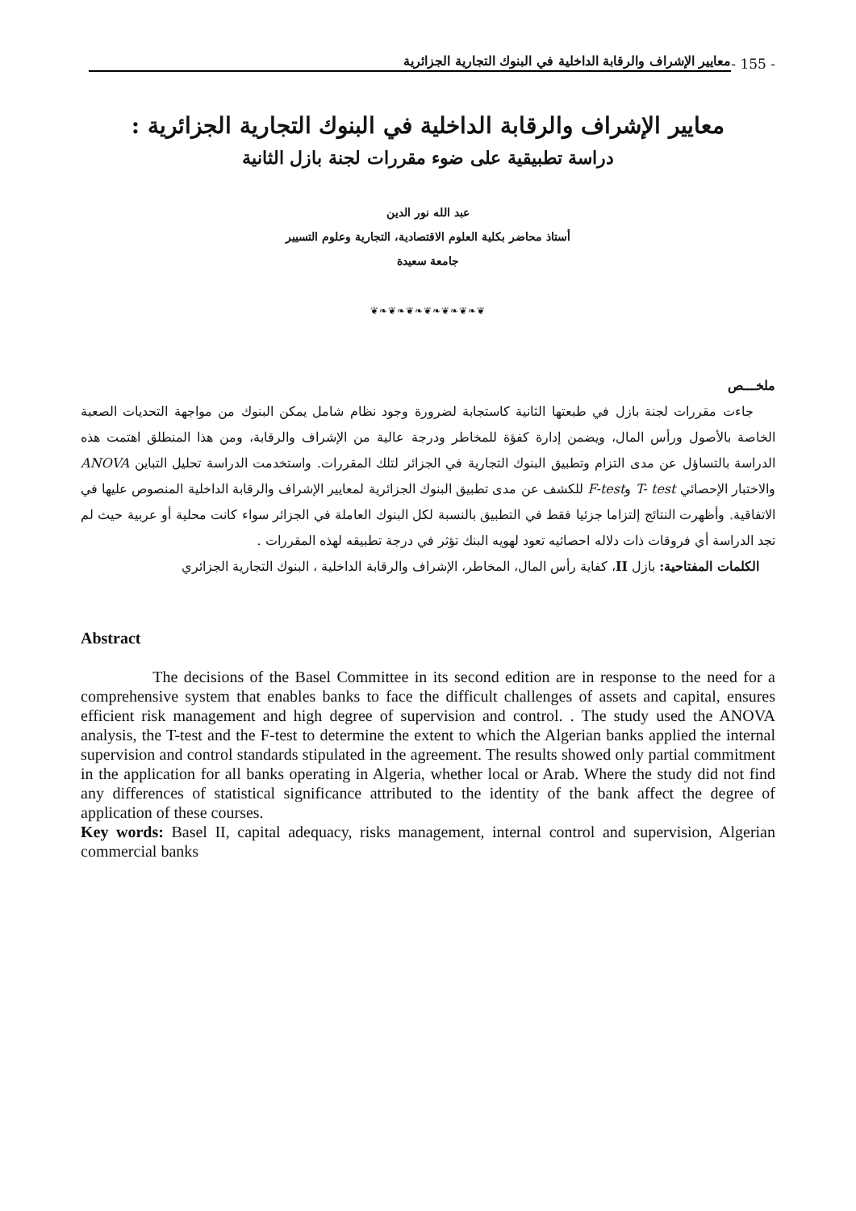معايير الإشراف والرقابة الداخلية في البنوك التجارية الجزائرية
- 155 -
معايير الإشراف والرقابة الداخلية في البنوك التجارية الجزائرية :
دراسة تطبيقية على ضوء مقررات لجنة بازل الثانية
عبد الله نور الدين
أستاذ محاضر بكلية العلوم الاقتصادية، التجارية وعلوم التسيير
جامعة سعيدة
❦❧❦❧❦❧❦❧❦❧❦❧❦
ملخـــص
جاءت مقررات لجنة بازل في طبعتها الثانية كاستجابة لضرورة وجود نظام شامل يمكن البنوك من مواجهة التحديات الصعبة الخاصة بالأصول ورأس المال، ويضمن إدارة كفؤة للمخاطر ودرجة عالية من الإشراف والرقابة، ومن هذا المنطلق اهتمت هذه الدراسة بالتساؤل عن مدى التزام وتطبيق البنوك التجارية في الجزائر لتلك المقررات. واستخدمت الدراسة تحليل التباين ANOVA والاختبار الإحصائي T- test وF-test للكشف عن مدى تطبيق البنوك الجزائرية لمعايير الإشراف والرقابة الداخلية المنصوص عليها في الاتفاقية. وأظهرت النتائج إلتزاما جزئيا فقط في التطبيق بالنسبة لكل البنوك العاملة في الجزائر سواء كانت محلية أو عربية حيث لم تجد الدراسة أي فروقات ذات دلاله احصائيه تعود لهويه البنك تؤثر في درجة تطبيقه لهذه المقررات .
الكلمات المفتاحية: بازل II، كفاية رأس المال، المخاطر، الإشراف والرقابة الداخلية ، البنوك التجارية الجزائري
Abstract
The decisions of the Basel Committee in its second edition are in response to the need for a comprehensive system that enables banks to face the difficult challenges of assets and capital, ensures efficient risk management and high degree of supervision and control. . The study used the ANOVA analysis, the T-test and the F-test to determine the extent to which the Algerian banks applied the internal supervision and control standards stipulated in the agreement. The results showed only partial commitment in the application for all banks operating in Algeria, whether local or Arab. Where the study did not find any differences of statistical significance attributed to the identity of the bank affect the degree of application of these courses.
Key words: Basel II, capital adequacy, risks management, internal control and supervision, Algerian commercial banks